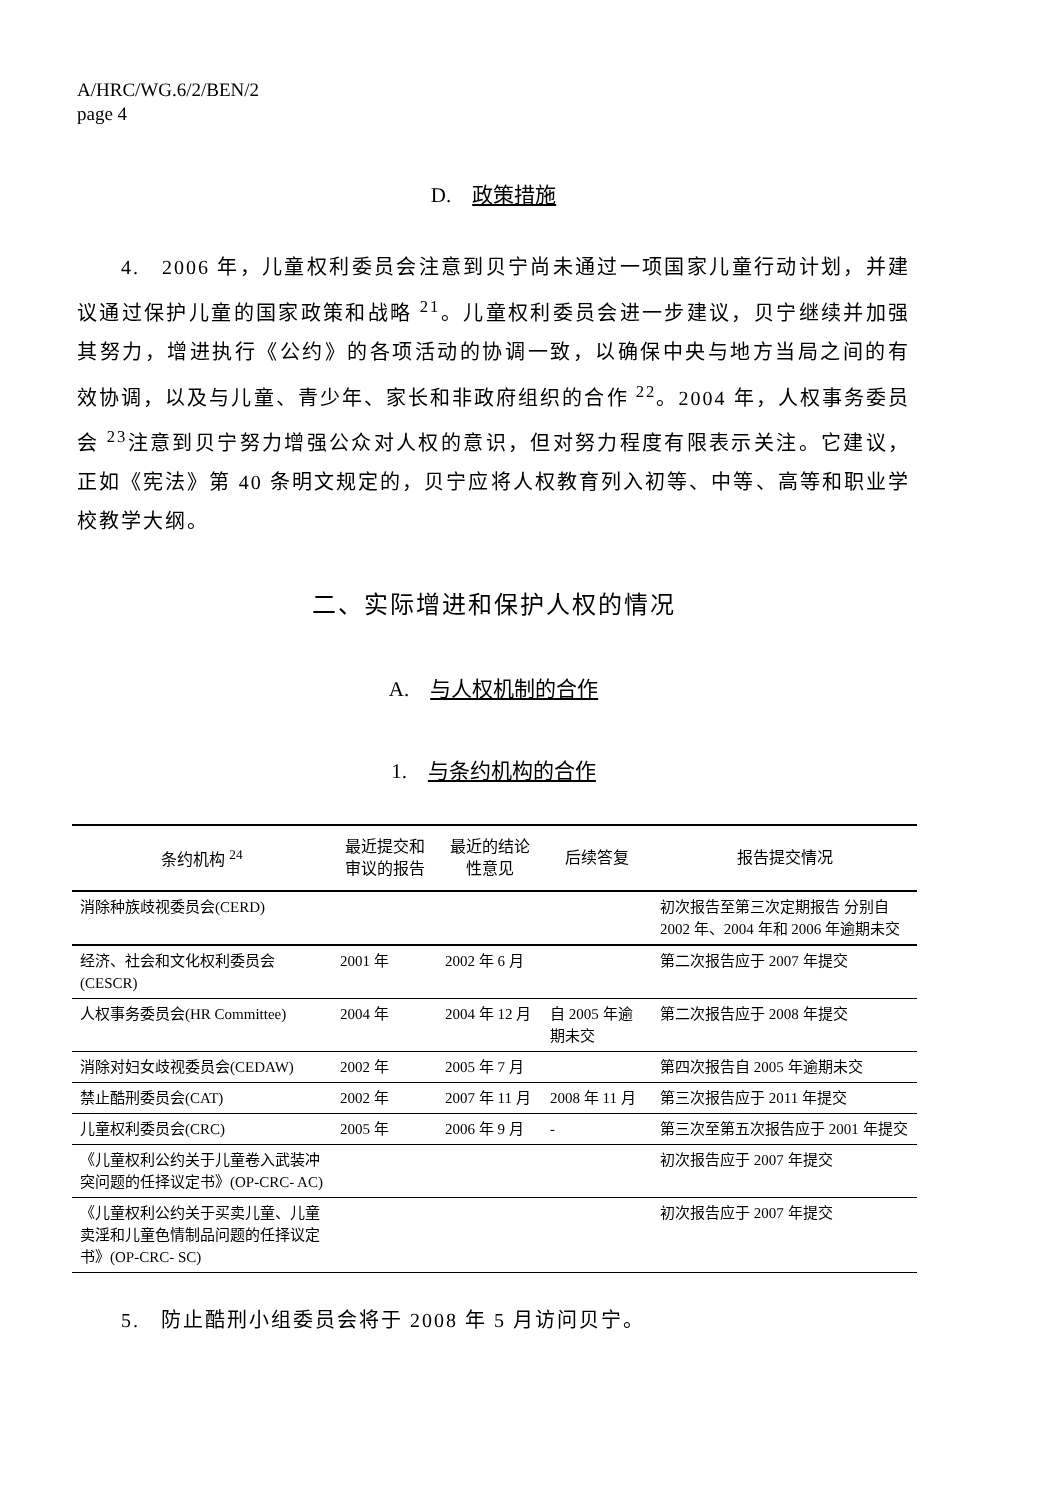A/HRC/WG.6/2/BEN/2
page 4
D. 政策措施
4. 2006 年，儿童权利委员会注意到贝宁尚未通过一项国家儿童行动计划，并建议通过保护儿童的国家政策和战略 <sup>21</sup>。儿童权利委员会进一步建议，贝宁继续并加强其努力，增进执行《公约》的各项活动的协调一致，以确保中央与地方当局之间的有效协调，以及与儿童、青少年、家长和非政府组织的合作 <sup>22</sup>。2004 年，人权事务委员会 <sup>23</sup>注意到贝宁努力增强公众对人权的意识，但对努力程度有限表示关注。它建议，正如《宪法》第 40 条明文规定的，贝宁应将人权教育列入初等、中等、高等和职业学校教学大纲。
二、实际增进和保护人权的情况
A. 与人权机制的合作
1. 与条约机构的合作
| 条约机构 <sup>24</sup> | 最近提交和审议的报告 | 最近的结论性意见 | 后续答复 | 报告提交情况 |
| --- | --- | --- | --- | --- |
| 消除种族歧视委员会(CERD) | | | | 初次报告至第三次定期报告 分别自 2002 年、2004 年和 2006 年逾期未交 |
| 经济、社会和文化权利委员会(CESCR) | 2001 年 | 2002 年 6 月 | | 第二次报告应于 2007 年提交 |
| 人权事务委员会(HR Committee) | 2004 年 | 2004 年 12 月 | 自 2005 年逾期未交 | 第二次报告应于 2008 年提交 |
| 消除对妇女歧视委员会(CEDAW) | 2002 年 | 2005 年 7 月 | | 第四次报告自 2005 年逾期未交 |
| 禁止酷刑委员会(CAT) | 2002 年 | 2007 年 11 月 | 2008 年 11 月 | 第三次报告应于 2011 年提交 |
| 儿童权利委员会(CRC) | 2005 年 | 2006 年 9 月 | - | 第三次至第五次报告应于 2001 年提交 |
| 《儿童权利公约关于儿童卷入武装冲突问题的任择议定书》(OP-CRC- AC) | | | | 初次报告应于 2007 年提交 |
| 《儿童权利公约关于买卖儿童、儿童卖淫和儿童色情制品问题的任择议定书》(OP-CRC- SC) | | | | 初次报告应于 2007 年提交 |
5. 防止酷刑小组委员会将于 2008 年 5 月访问贝宁。